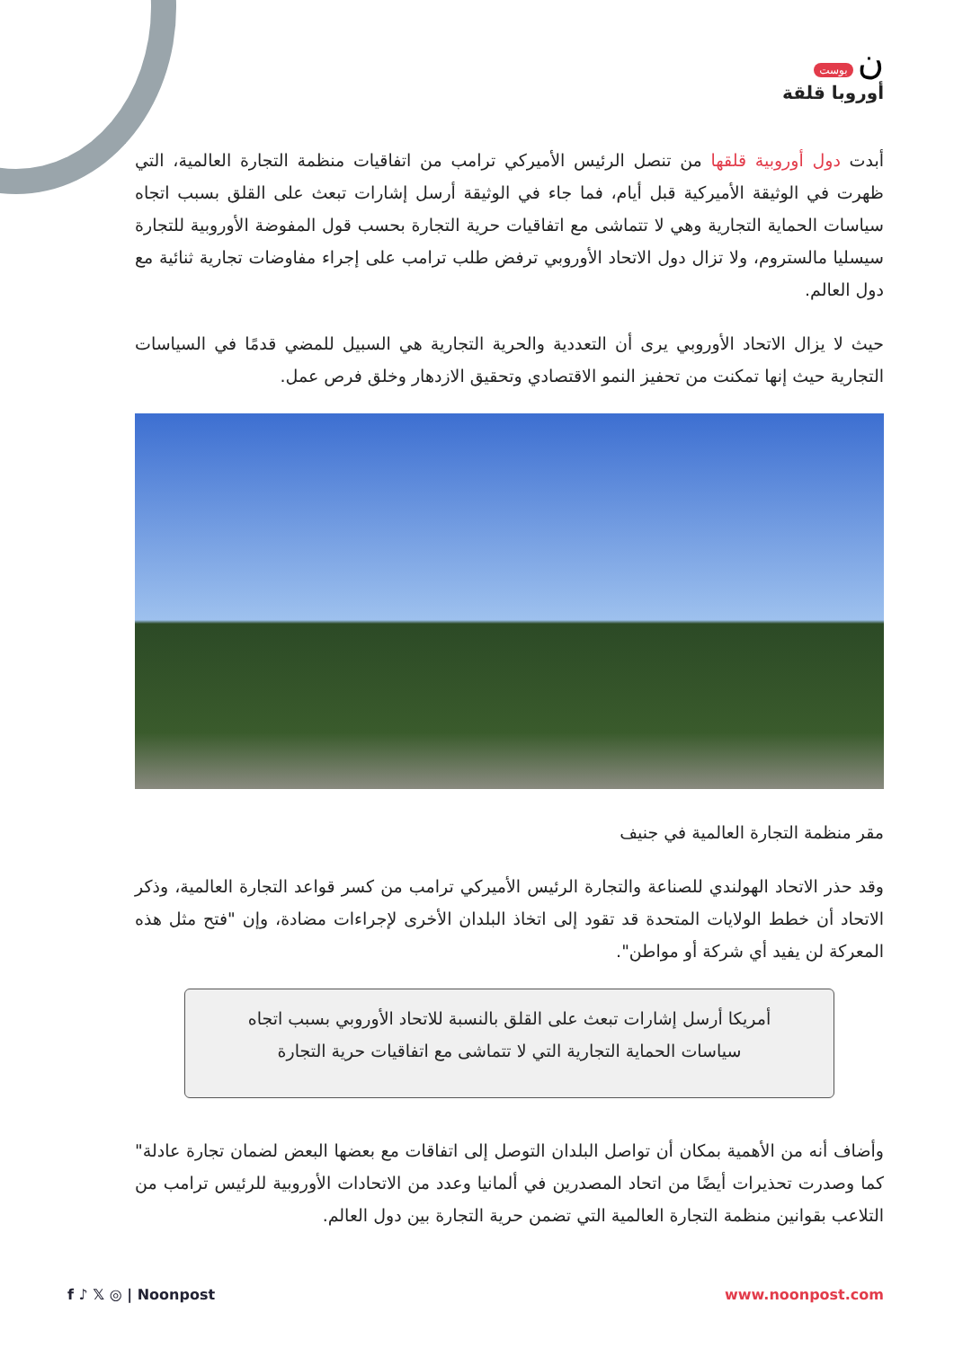بوست ن
أوروبا قلقة
أبدت دول أوروبية قلقها من تنصل الرئيس الأميركي ترامب من اتفاقيات منظمة التجارة العالمية، التي ظهرت في الوثيقة الأميركية قبل أيام، فما جاء في الوثيقة أرسل إشارات تبعث على القلق بسبب اتجاه سياسات الحماية التجارية وهي لا تتماشى مع اتفاقيات حرية التجارة بحسب قول المفوضة الأوروبية للتجارة سيسليا مالستروم، ولا تزال دول الاتحاد الأوروبي ترفض طلب ترامب على إجراء مفاوضات تجارية ثنائية مع دول العالم.
حيث لا يزال الاتحاد الأوروبي يرى أن التعددية والحرية التجارية هي السبيل للمضي قدمًا في السياسات التجارية حيث إنها تمكنت من تحفيز النمو الاقتصادي وتحقيق الازدهار وخلق فرص عمل.
مقر منظمة التجارة العالمية في جنيف
وقد حذر الاتحاد الهولندي للصناعة والتجارة الرئيس الأميركي ترامب من كسر قواعد التجارة العالمية، وذكر الاتحاد أن خطط الولايات المتحدة قد تقود إلى اتخاذ البلدان الأخرى لإجراءات مضادة، وإن "فتح مثل هذه المعركة لن يفيد أي شركة أو مواطن".
أمريكا أرسل إشارات تبعث على القلق بالنسبة للاتحاد الأوروبي بسبب اتجاه سياسات الحماية التجارية التي لا تتماشى مع اتفاقيات حرية التجارة
وأضاف أنه من الأهمية بمكان أن تواصل البلدان التوصل إلى اتفاقات مع بعضها البعض لضمان تجارة عادلة" كما وصدرت تحذيرات أيضًا من اتحاد المصدرين في ألمانيا وعدد من الاتحادات الأوروبية للرئيس ترامب من التلاعب بقوانين منظمة التجارة العالمية التي تضمن حرية التجارة بين دول العالم.
f ♪ 𝕏 ◎ | Noonpost www.noonpost.com